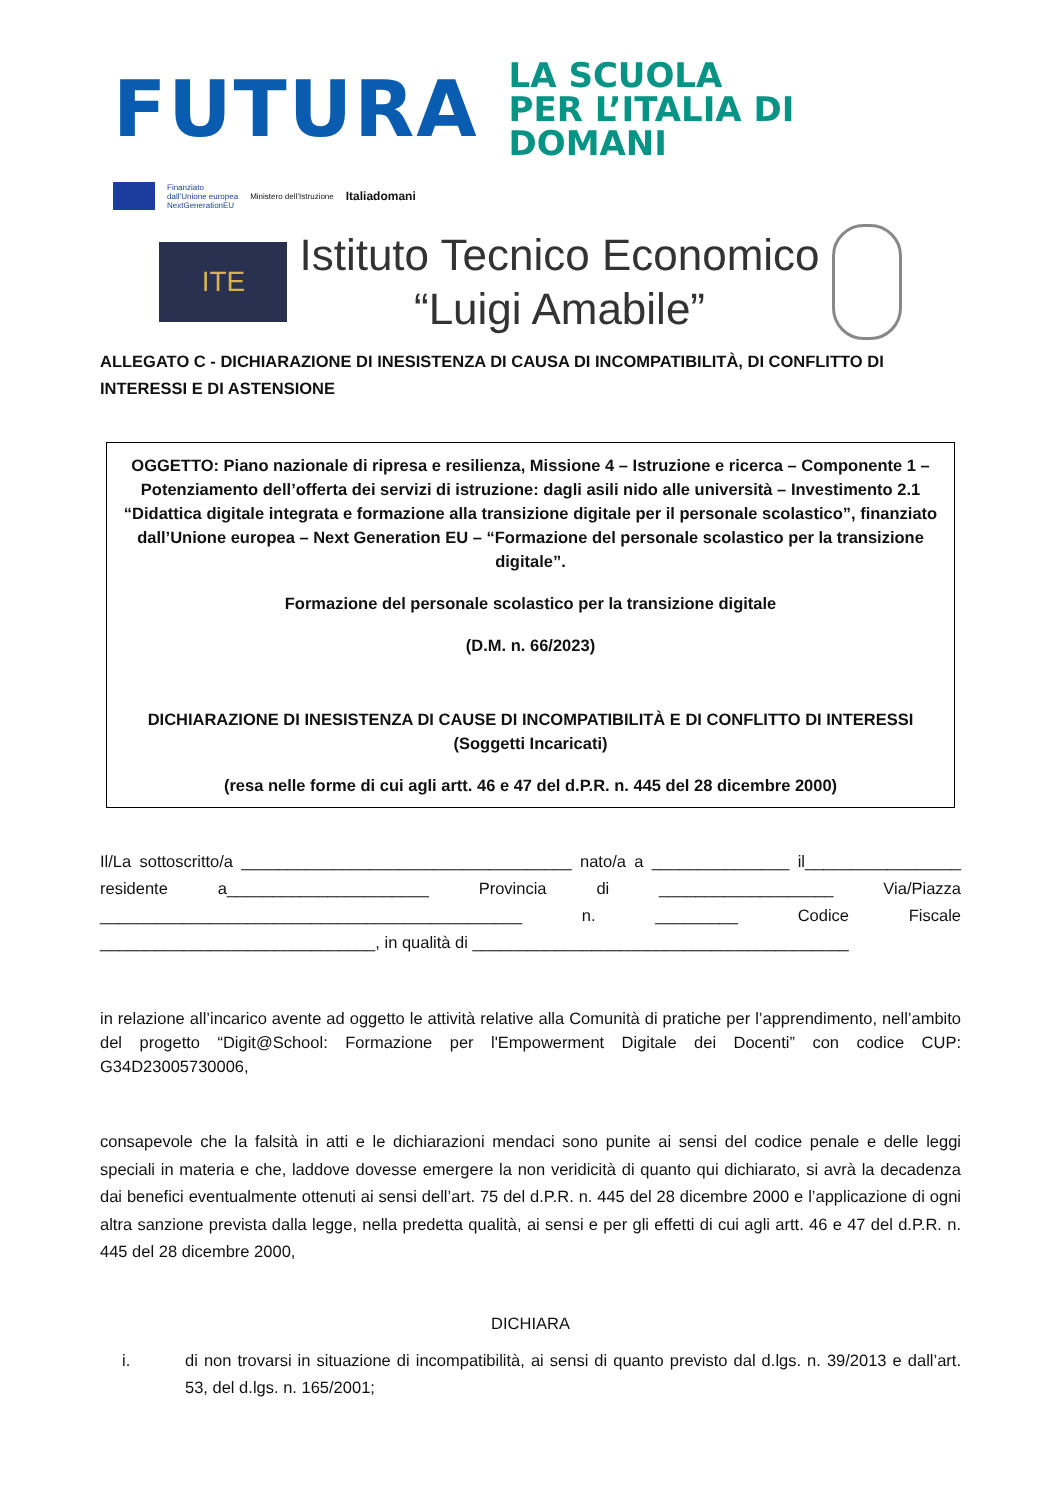FUTURA
LA SCUOLA
PER L’ITALIA DI DOMANI
Finanziato
dall’Unione europea
NextGenerationEU
Ministero dell’Istruzione
Italiadomani
ITE
Istituto Tecnico Economico
“Luigi Amabile”
ALLEGATO C - DICHIARAZIONE DI INESISTENZA DI CAUSA DI INCOMPATIBILITÀ, DI CONFLITTO DI INTERESSI E DI ASTENSIONE
OGGETTO: Piano nazionale di ripresa e resilienza, Missione 4 – Istruzione e ricerca – Componente 1 – Potenziamento dell’offerta dei servizi di istruzione: dagli asili nido alle università – Investimento 2.1 “Didattica digitale integrata e formazione alla transizione digitale per il personale scolastico”, finanziato dall’Unione europea – Next Generation EU – “Formazione del personale scolastico per la transizione digitale”.
Formazione del personale scolastico per la transizione digitale
(D.M. n. 66/2023)
DICHIARAZIONE DI INESISTENZA DI CAUSE DI INCOMPATIBILITÀ E DI CONFLITTO DI INTERESSI (Soggetti Incaricati)
(resa nelle forme di cui agli artt. 46 e 47 del d.P.R. n. 445 del 28 dicembre 2000)
Il/La sottoscritto/a ____________________________________ nato/a a _______________ il_________________ residente a______________________ Provincia di ___________________ Via/Piazza ______________________________________________ n. _________ Codice Fiscale ______________________________, in qualità di _________________________________________
in relazione all’incarico avente ad oggetto le attività relative alla Comunità di pratiche per l’apprendimento, nell’ambito del progetto “Digit@School: Formazione per l'Empowerment Digitale dei Docenti” con codice CUP: G34D23005730006,
consapevole che la falsità in atti e le dichiarazioni mendaci sono punite ai sensi del codice penale e delle leggi speciali in materia e che, laddove dovesse emergere la non veridicità di quanto qui dichiarato, si avrà la decadenza dai benefici eventualmente ottenuti ai sensi dell’art. 75 del d.P.R. n. 445 del 28 dicembre 2000 e l’applicazione di ogni altra sanzione prevista dalla legge, nella predetta qualità, ai sensi e per gli effetti di cui agli artt. 46 e 47 del d.P.R. n. 445 del 28 dicembre 2000,
DICHIARA
i. di non trovarsi in situazione di incompatibilità, ai sensi di quanto previsto dal d.lgs. n. 39/2013 e dall’art. 53, del d.lgs. n. 165/2001;